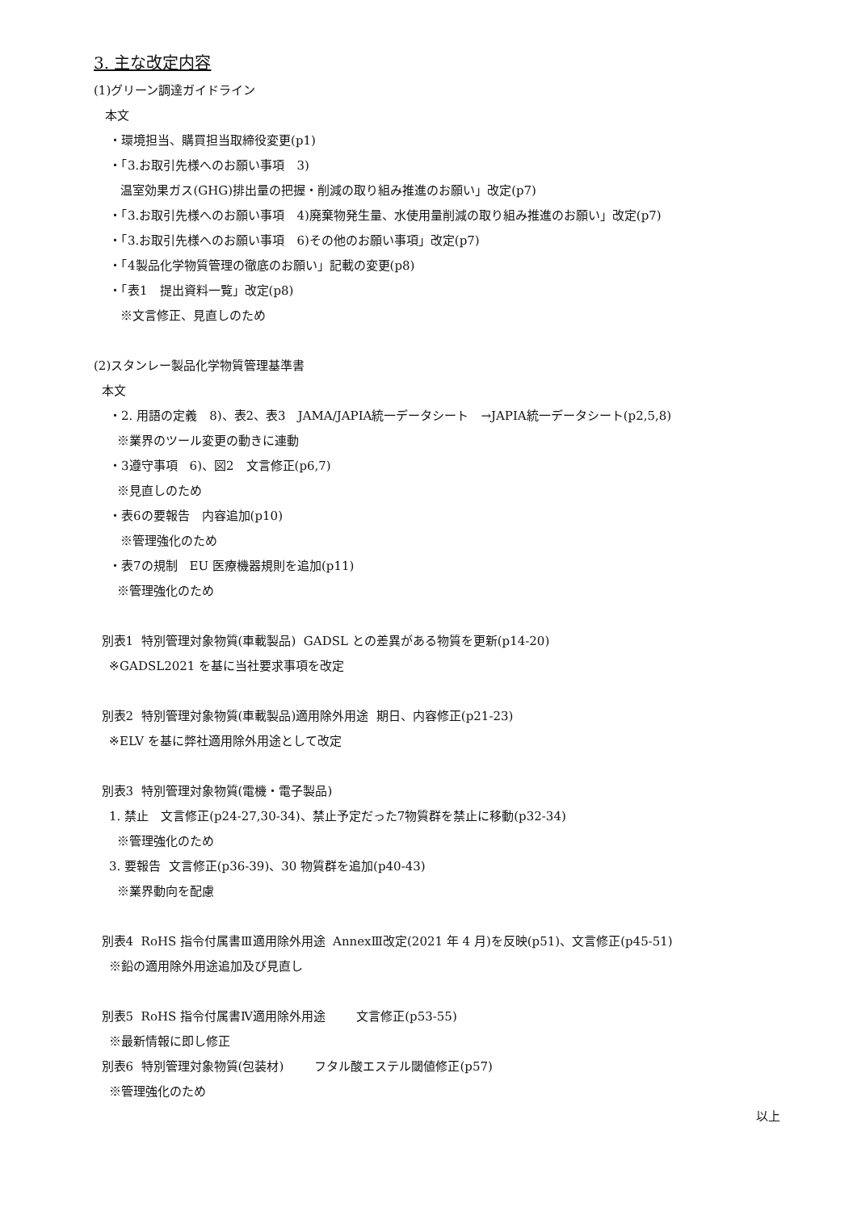3. 主な改定内容
(1)グリーン調達ガイドライン
本文
・環境担当、購買担当取締役変更(p1)
・「3.お取引先様へのお願い事項　3)
温室効果ガス(GHG)排出量の把握・削減の取り組み推進のお願い」改定(p7)
・「3.お取引先様へのお願い事項　4)廃棄物発生量、水使用量削減の取り組み推進のお願い」改定(p7)
・「3.お取引先様へのお願い事項　6)その他のお願い事項」改定(p7)
・「4製品化学物質管理の徹底のお願い」記載の変更(p8)
・「表1　提出資料一覧」改定(p8)
※文言修正、見直しのため
(2)スタンレー製品化学物質管理基準書
本文
・2. 用語の定義　8)、表2、表3　JAMA/JAPIA統一データシート　→JAPIA統一データシート(p2,5,8)
※業界のツール変更の動きに連動
・3遵守事項　6)、図2　文言修正(p6,7)
※見直しのため
・表6の要報告　内容追加(p10)
※管理強化のため
・表7の規制　EU 医療機器規則を追加(p11)
※管理強化のため
別表1 特別管理対象物質(車載製品) GADSL との差異がある物質を更新(p14-20)
※GADSL2021 を基に当社要求事項を改定
別表2 特別管理対象物質(車載製品)適用除外用途 期日、内容修正(p21-23)
※ELV を基に弊社適用除外用途として改定
別表3 特別管理対象物質(電機・電子製品)
1. 禁止　文言修正(p24-27,30-34)、禁止予定だった7物質群を禁止に移動(p32-34)
※管理強化のため
3. 要報告 文言修正(p36-39)、30 物質群を追加(p40-43)
※業界動向を配慮
別表4 RoHS 指令付属書Ⅲ適用除外用途 AnnexⅢ改定(2021 年 4 月)を反映(p51)、文言修正(p45-51)
※鉛の適用除外用途追加及び見直し
別表5 RoHS 指令付属書Ⅳ適用除外用途 文言修正(p53-55)
※最新情報に即し修正
別表6 特別管理対象物質(包装材) フタル酸エステル閾値修正(p57)
※管理強化のため
以上